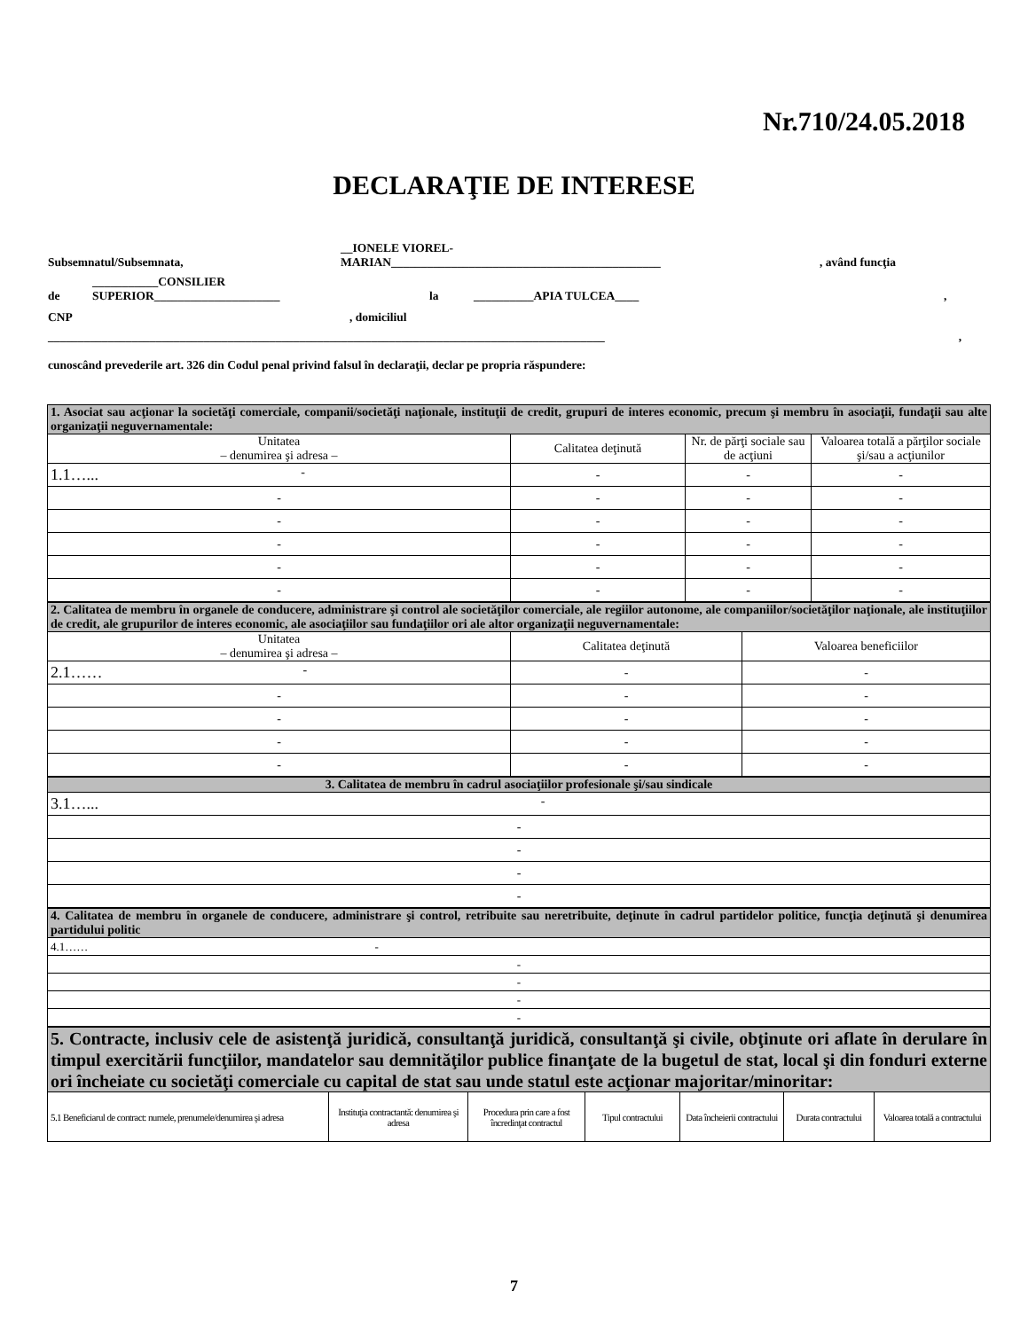Nr.710/24.05.2018
DECLARAŢIE DE INTERESE
Subsemnatul/Subsemnata, __IONELE VIOREL-
MARIAN_____________________________________________, având funcţia
de ___________CONSILIER
SUPERIOR_____________________ la __________APIA TULCEA____,
CNP, domiciliul
_____________________________________________________________________________________________ ,
cunoscând prevederile art. 326 din Codul penal privind falsul în declaraţii, declar pe propria răspundere:
| 1. Asociat sau acţionar la societăţi comerciale, companii/societăţi naţionale, instituţii de credit, grupuri de interes economic, precum şi membru în asociaţii, fundaţii sau alte organizaţii neguvernamentale: | | | |
| Unitatea – denumirea şi adresa – | Calitatea deţinută | Nr. de părţi sociale sau de acţiuni | Valoarea totală a părţilor sociale şi/sau a acţiunilor |
| 1.1…... - | - | - | - |
| - | - | - | - |
| - | - | - | - |
| - | - | - | - |
| - | - | - | - |
| - | - | - | - |
| 2. Calitatea de membru în organele de conducere, administrare şi control ale societăţilor comerciale, ale regiilor autonome, ale companiilor/societăţilor naţionale, ale instituţiilor de credit, ale grupurilor de interes economic, ale asociaţiilor sau fundaţiilor ori ale altor organizaţii neguvernamentale: | | |
| Unitatea – denumirea şi adresa – | Calitatea deţinută | Valoarea beneficiilor |
| 2.1…… - | - | - |
| - | - | - |
| - | - | - |
| - | - | - |
| - | - | - |
| 3. Calitatea de membru în cadrul asociaţiilor profesionale şi/sau sindicale |
| 3.1…... - |
| - |
| - |
| - |
| - |
| 4. Calitatea de membru în organele de conducere, administrare şi control, retribuite sau neretribuite, deţinute în cadrul partidelor politice, funcţia deţinută şi denumirea partidului politic |
| 4.1…… - |
| - |
| - |
| - |
| - |
| 5. Contracte, inclusiv cele de asistenţă juridică, consultanţă juridică, consultanţă şi civile, obţinute ori aflate în derulare în timpul exercitării funcţiilor, mandatelor sau demnităţilor publice finanţate de la bugetul de stat, local şi din fonduri externe ori încheiate cu societăţi comerciale cu capital de stat sau unde statul este acţionar majoritar/minoritar: | | | | | | |
| 5.1 Beneficiarul de contract: numele, prenumele/denumirea şi adresa | Instituţia contractantă: denumirea şi adresa | Procedura prin care a fost încredinţat contractul | Tipul contractului | Data încheierii contractului | Durata contractului | Valoarea totală a contractului |
7